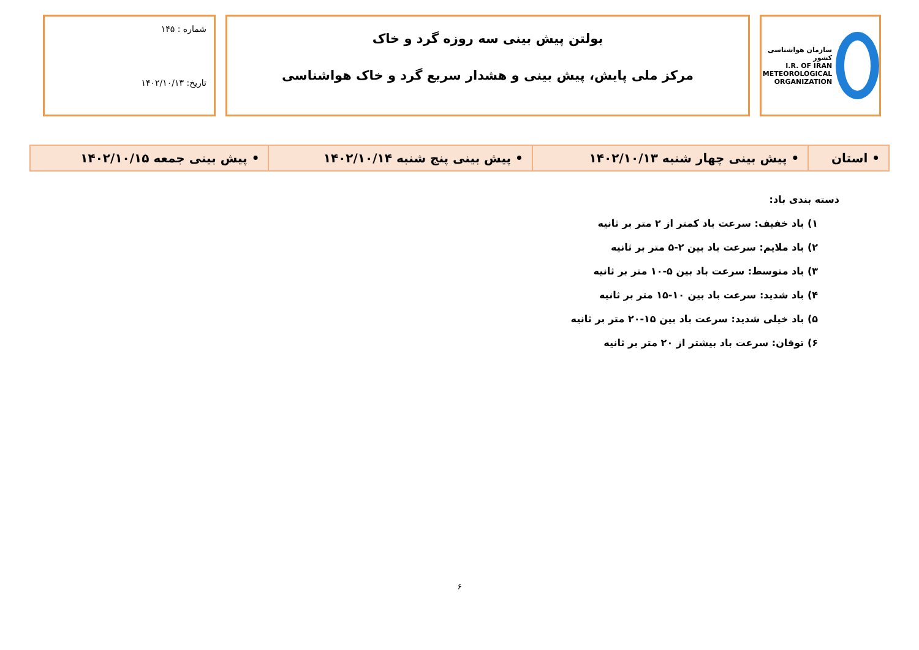سازمان هواشناسی کشور
I.R. OF IRAN
METEOROLOGICAL
ORGANIZATION
بولتن پیش بینی سه روزه گرد و خاک
مرکز ملی پایش، پیش بینی و هشدار سریع گرد و خاک هواشناسی
شماره : ۱۴۵
تاریخ: ۱۴۰۲/۱۰/۱۳
| • استان | • پیش بینی چهار شنبه ۱۴۰۲/۱۰/۱۳ | • پیش بینی پنج شنبه ۱۴۰۲/۱۰/۱۴ | • پیش بینی جمعه ۱۴۰۲/۱۰/۱۵ |
دسته بندی باد:
۱) باد خفیف: سرعت باد کمتر از ۲ متر بر ثانیه
۲) باد ملایم: سرعت باد بین ۲-۵ متر بر ثانیه
۳) باد متوسط: سرعت باد بین ۵-۱۰ متر بر ثانیه
۴) باد شدید: سرعت باد بین ۱۰-۱۵ متر بر ثانیه
۵) باد خیلی شدید: سرعت باد بین ۱۵-۲۰ متر بر ثانیه
۶) توفان: سرعت باد بیشتر از ۲۰ متر بر ثانیه
۶